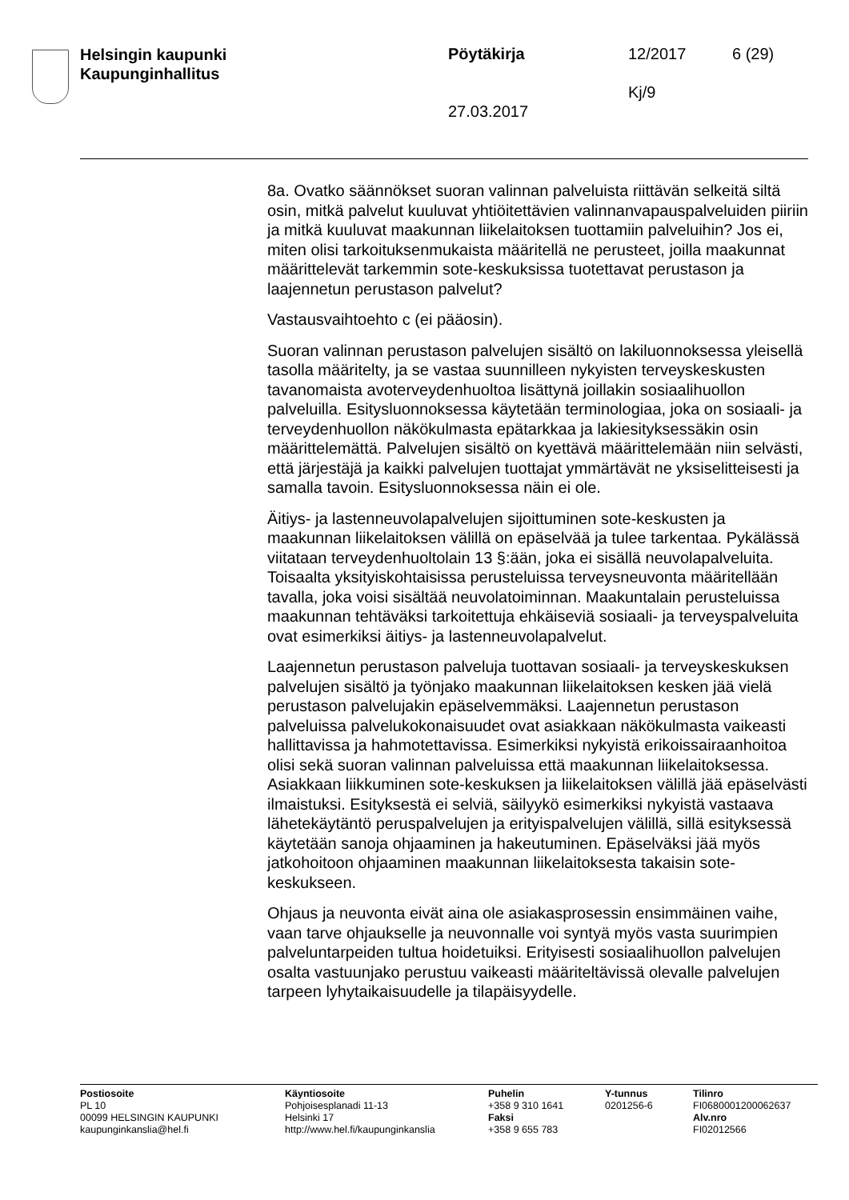Helsingin kaupunki
Kaupunginhallitus
Pöytäkirja 12/2017 6 (29)
Kj/9
27.03.2017
8a. Ovatko säännökset suoran valinnan palveluista riittävän selkeitä siltä osin, mitkä palvelut kuuluvat yhtiöitettävien valinnanvapauspalveluiden piiriin ja mitkä kuuluvat maakunnan liikelaitoksen tuottamiin palveluihin? Jos ei, miten olisi tarkoituksenmukaista määritellä ne perusteet, joilla maakunnat määrittelevät tarkemmin sote-keskuksissa tuotettavat perustason ja laajennetun perustason palvelut?
Vastausvaihtoehto c (ei pääosin).
Suoran valinnan perustason palvelujen sisältö on lakiluonnoksessa yleisellä tasolla määritelty, ja se vastaa suunnilleen nykyisten terveyskeskusten tavanomaista avoterveydenhuoltoa lisättynä joillakin sosiaalihuollon palveluilla. Esitysluonnoksessa käytetään terminologiaa, joka on sosiaali- ja terveydenhuollon näkökulmasta epätarkkaa ja lakiesityksessäkin osin määrittelemättä. Palvelujen sisältö on kyettävä määrittelemään niin selvästi, että järjestäjä ja kaikki palvelujen tuottajat ymmärtävät ne yksiselitteisesti ja samalla tavoin. Esitysluonnoksessa näin ei ole.
Äitiys- ja lastenneuvolapalvelujen sijoittuminen sote-keskusten ja maakunnan liikelaitoksen välillä on epäselvää ja tulee tarkentaa. Pykälässä viitataan terveydenhuoltolain 13 §:ään, joka ei sisällä neuvolapalveluita. Toisaalta yksityiskohtaisissa perusteluissa terveysneuvonta määritellään tavalla, joka voisi sisältää neuvolatoiminnan. Maakuntalain perusteluissa maakunnan tehtäväksi tarkoitettuja ehkäiseviä sosiaali- ja terveyspalveluita ovat esimerkiksi äitiys- ja lastenneuvolapalvelut.
Laajennetun perustason palveluja tuottavan sosiaali- ja terveyskeskuksen palvelujen sisältö ja työnjako maakunnan liikelaitoksen kesken jää vielä perustason palvelujakin epäselvemmäksi. Laajennetun perustason palveluissa palvelukokonaisuudet ovat asiakkaan näkökulmasta vaikeasti hallittavissa ja hahmotettavissa. Esimerkiksi nykyistä erikoissairaanhoitoa olisi sekä suoran valinnan palveluissa että maakunnan liikelaitoksessa. Asiakkaan liikkuminen sote-keskuksen ja liikelaitoksen välillä jää epäselvästi ilmaistuksi. Esityksestä ei selviä, säilyykö esimerkiksi nykyistä vastaava lähetekäytäntö peruspalvelujen ja erityispalvelujen välillä, sillä esityksessä käytetään sanoja ohjaaminen ja hakeutuminen. Epäselväksi jää myös jatkohoitoon ohjaaminen maakunnan liikelaitoksesta takaisin sote-keskukseen.
Ohjaus ja neuvonta eivät aina ole asiakasprosessin ensimmäinen vaihe, vaan tarve ohjaukselle ja neuvonnalle voi syntyä myös vasta suurimpien palveluntarpeiden tultua hoidetuiksi. Erityisesti sosiaalihuollon palvelujen osalta vastuunjako perustuu vaikeasti määriteltävissä olevalle palvelujen tarpeen lyhytaikaisuudelle ja tilapäisyydelle.
Postiosoite
PL 10
00099 HELSINGIN KAUPUNKI
kaupunginkanslia@hel.fi
Käyntiosoite
Pohjoisesplanadi 11-13
Helsinki 17
http://www.hel.fi/kaupunginkanslia
Puhelin
+358 9 310 1641
Faksi
+358 9 655 783
Y-tunnus
0201256-6
Tilinro
FI0680001200062637
Alv.nro
FI02012566